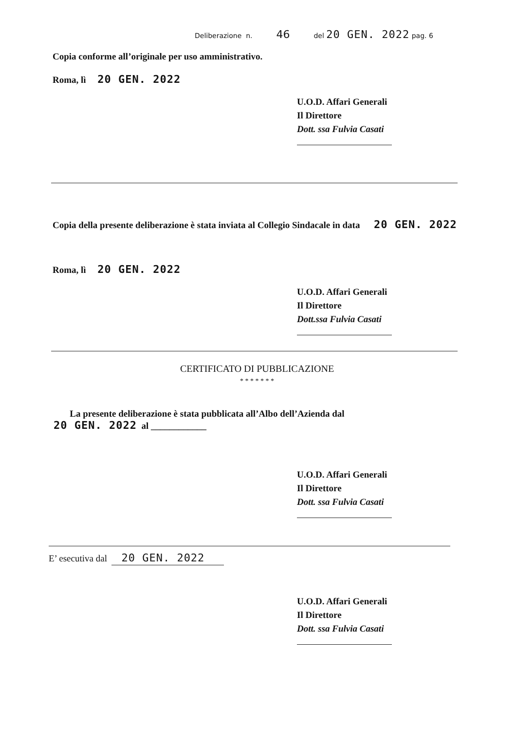Deliberazione n. 46 del 20 GEN. 2022 pag. 6
Copia conforme all’originale per uso amministrativo.
Roma, lì 20 GEN. 2022
U.O.D. Affari Generali
Il Direttore
Dott. ssa Fulvia Casati
Copia della presente deliberazione è stata inviata al Collegio Sindacale in data 20 GEN. 2022
Roma, lì 20 GEN. 2022
U.O.D. Affari Generali
Il Direttore
Dott.ssa Fulvia Casati
CERTIFICATO DI PUBBLICAZIONE
* * * * * * *
La presente deliberazione è stata pubblicata all’Albo dell’Azienda dal
20 GEN. 2022 al ____________
U.O.D. Affari Generali
Il Direttore
Dott. ssa Fulvia Casati
E’ esecutiva dal 20 GEN. 2022
U.O.D. Affari Generali
Il Direttore
Dott. ssa Fulvia Casati